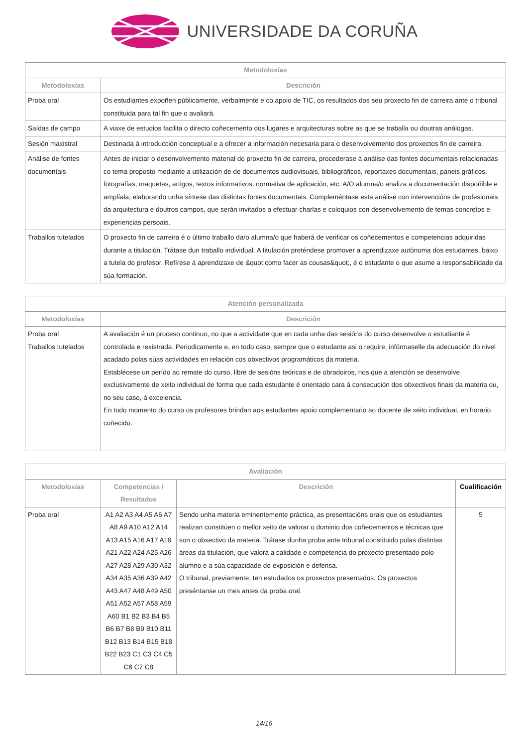UNIVERSIDADE DA CORUÑA
| Metodoloxías | |
| --- | --- |
| Metodoloxías | Descrición |
| Proba oral | Os estudiantes expoñen públicamente, verbalmente e co apoio de TIC, os resultados dos seu proxecto fin de carreira ante o tribunal constituida para tal fin que o avaliará. |
| Saídas de campo | A viaxe de estudios facilita o directo coñecemento dos lugares e arquitecturas sobre as que se traballa ou doutras análogas. |
| Sesión maxistral | Destinada á introducción conceptual e a ofrecer a información necesaria para o desenvolvemento dos proxectos fin de carreira. |
| Análise de fontes documentais | Antes de iniciar o desenvolvemento material do proxecto fin de carreira, procederase á análise das fontes documentais relacionadas co tema proposto mediante a utilización de de documentos audiovisuais, bibliográficos, reportaxes documentais, paneis gráficos, fotografías, maquetas, artigos, textos informativos, normativa de aplicación, etc. A/O alumna/o analiza a documentación dispoñible e amplíala, elaborando unha síntese das distintas fontes documentais. Compleméntase esta análise con intervencións de profesionais da arquitectura e doutros campos, que serán invitados a efectuar charlas e coloquios con desenvolvemento de temas concretos e experiencias persoais. |
| Traballos tutelados | O proxecto fin de carreira é o último traballo da/o alumna/o que haberá de verificar os coñecementos e competencias adquiridas durante a titulación. Trátase dun traballo individual. A titulación preténdese promover a aprendizaxe autónoma dos estudantes, baixo a tutela do profesor. Refírese á aprendizaxe de &quot;como facer as cousas&quot;, é o estudante o que asume a responsabilidade da súa formación. |
| Atención personalizada | |
| --- | --- |
| Metodoloxías | Descrición |
| Proba oral Traballos tutelados | A avaliación é un proceso continuo, no que a actividade que en cada unha das sesións do curso desenvolve o estudiante é controlada e rexistrada. Periodicamente e, en todo caso, sempre que o estudante asi o require, infórmaselle da adecuación do nivel acadado polas súas actividades en relación cos obxectivos programáticos da materia. Establécese un perído ao remate do curso, libre de sesións teóricas e de obradoiros, nos que a atención se desenvolve exclusivamente de xeito individual de forma que cada estudante é orientado cara á consecución dos obxectivos finais da materia ou, no seu caso, á excelencia. En todo momento do curso os profesores brindan aos estudantes apoio complementario ao docente de xeito individual, en horario coñecido. |
| Avaliación | | | |
| --- | --- | --- | --- |
| Metodoloxías | Competencias / Resultados | Descrición | Cualificación |
| Proba oral | A1 A2 A3 A4 A5 A6 A7 A8 A9 A10 A12 A14 A13 A15 A16 A17 A19 A21 A22 A24 A25 A26 A27 A28 A29 A30 A32 A34 A35 A36 A39 A42 A43 A47 A48 A49 A50 A51 A52 A57 A58 A59 A60 B1 B2 B3 B4 B5 B6 B7 B8 B9 B10 B11 B12 B13 B14 B15 B18 B22 B23 C1 C3 C4 C5 C6 C7 C8 | Sendo unha materia eminentemente práctica, as presentacións orais que os estudiantes realizan constitúen o mellor xeito de valorar o dominio dos coñecementos e técnicas que son o obxectivo da materia. Trátase dunha proba ante tribunal constituido polas distintas áreas da titulación, que valora a calidade e competencia do proxecto presentado polo alumno e a súa capacidade de exposición e defensa. O tribunal, previamente, ten estudados os proxectos presentados. Os proxectos preséntanse un mes antes da proba oral. | 5 |
14/16